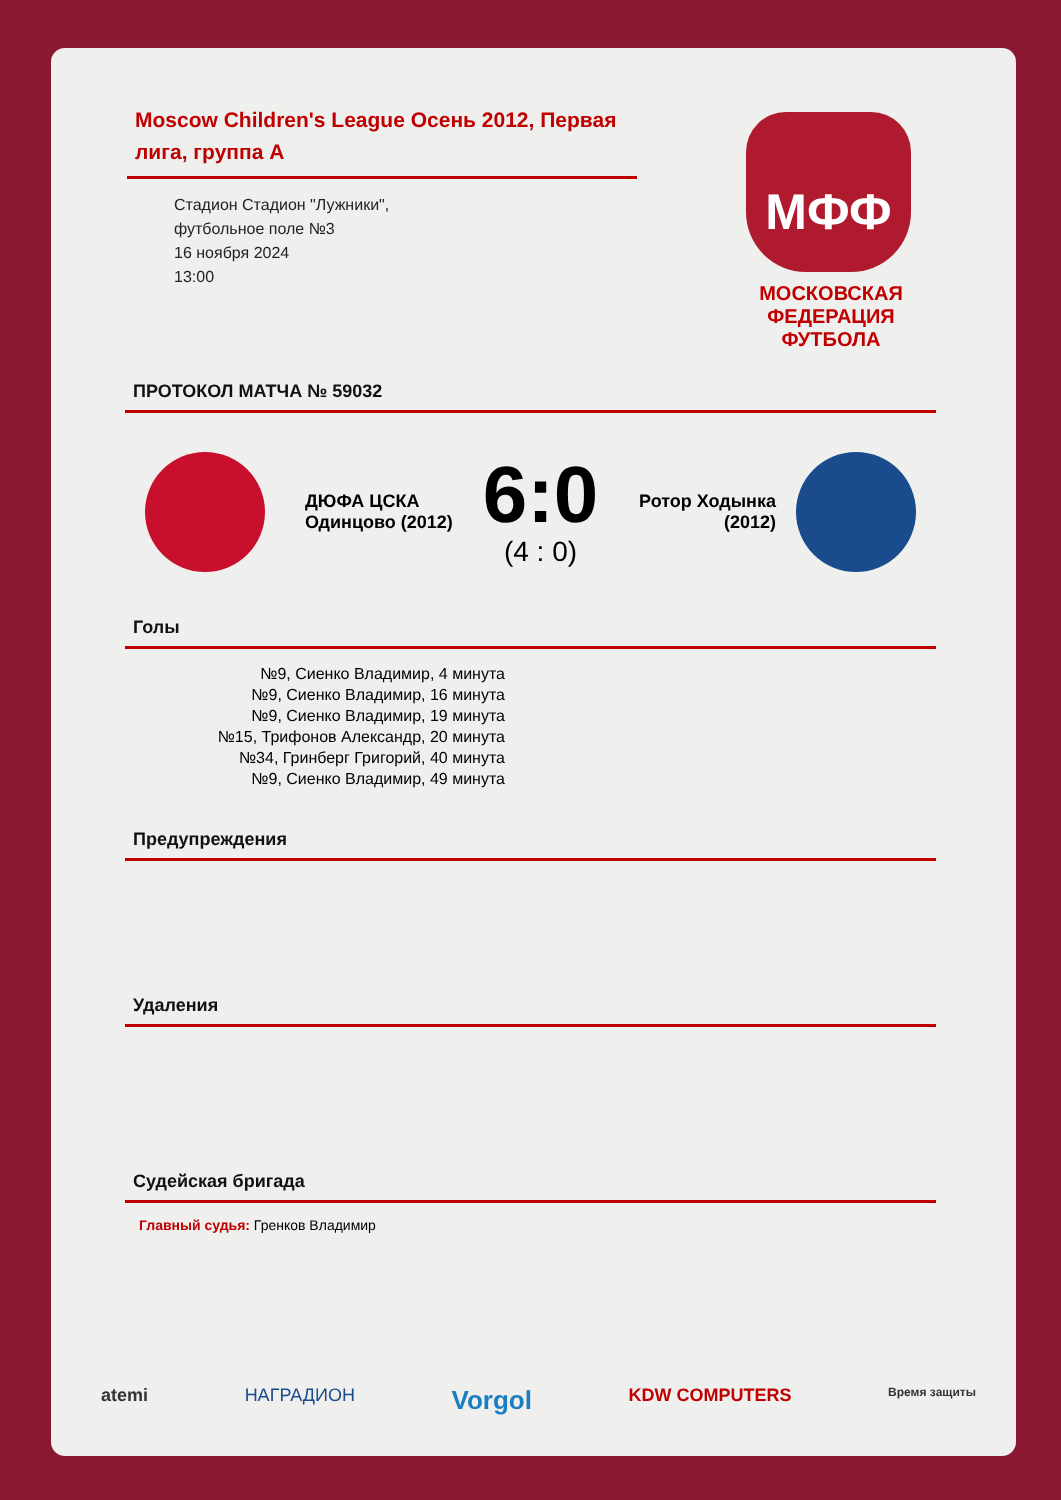Moscow Children's League Осень 2012, Первая лига, группа А
Стадион Стадион "Лужники",
футбольное поле №3
16 ноября 2024
13:00
МФФ
МОСКОВСКАЯ ФЕДЕРАЦИЯ ФУТБОЛА
ПРОТОКОЛ МАТЧА № 59032
ДЮФА ЦСКА Одинцово (2012)
6:0
(4 : 0)
Ротор Ходынка (2012)
Голы
№9, Сиенко Владимир, 4 минута
№9, Сиенко Владимир, 16 минута
№9, Сиенко Владимир, 19 минута
№15, Трифонов Александр, 20 минута
№34, Гринберг Григорий, 40 минута
№9, Сиенко Владимир, 49 минута
Предупреждения
Удаления
Судейская бригада
Главный судья: Гренков Владимир
atemi НАГРАДИОН Vorgol KDW COMPUTERS Время защиты